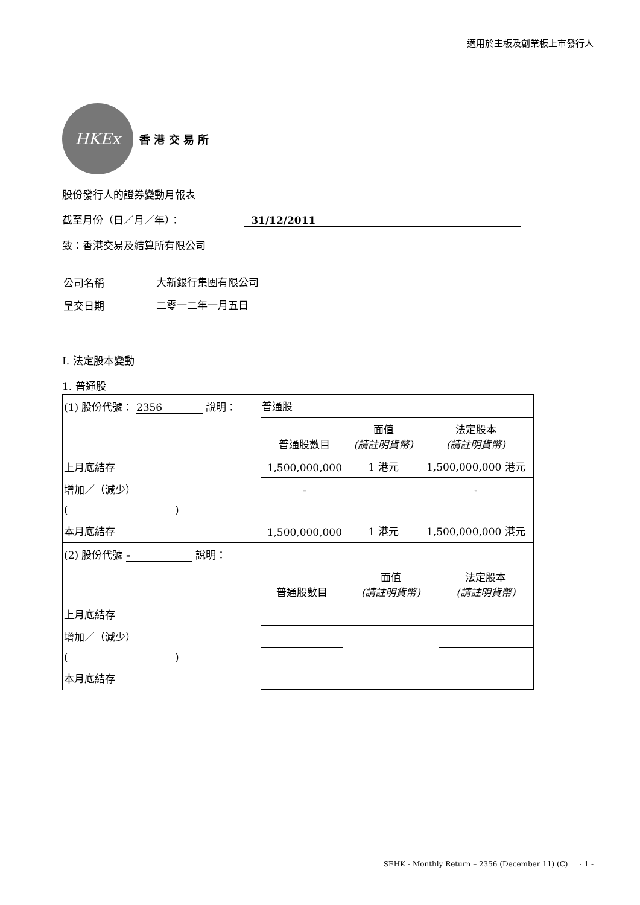適用於主板及創業板上市發行人
HKEx
香 港 交 易 所
股份發行人的證券變動月報表
截至月份（日／月／年）： 31/12/2011
致：香港交易及結算所有限公司
| 公司名稱 | 大新銀行集團有限公司 |
| 呈交日期 | 二零一二年一月五日 |
I. 法定股本變動
1. 普通股
| (1) 股份代號： 2356 說明： | | 普通股 | | |
| | | 普通股數目 | 面值 (請註明貨幣) | 法定股本 (請註明貨幣) |
| 上月底結存 | | 1,500,000,000 | 1 港元 | 1,500,000,000 港元 |
| 增加／（減少） | | - | | - |
| ( | ) | | | |
| 本月底結存 | | 1,500,000,000 | 1 港元 | 1,500,000,000 港元 |
| (2) 股份代號 - 說明： | | | | |
| | | 普通股數目 | 面值 (請註明貨幣) | 法定股本 (請註明貨幣) |
| 上月底結存 | | | | |
| 增加／（減少） | | | | |
| ( | ) | | | |
| 本月底結存 | | | | |
SEHK - Monthly Return – 2356 (December 11) (C) - 1 -